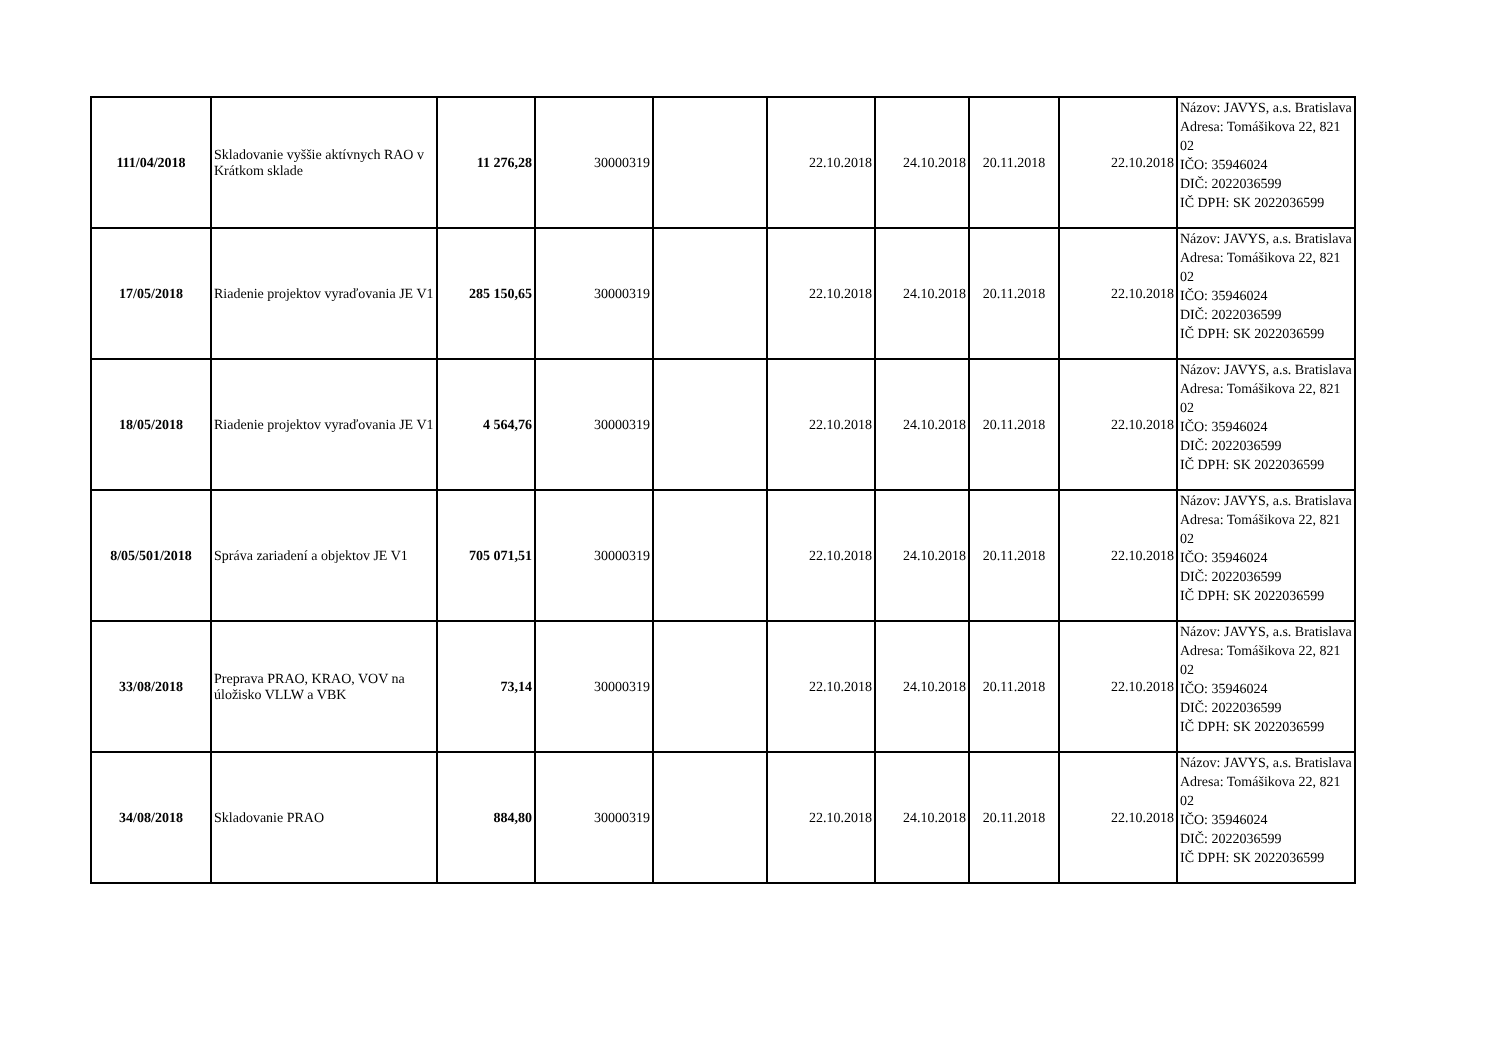| 111/04/2018 | Skladovanie vyššie aktívnych RAO v Krátkom sklade | 11 276,28 | 30000319 | | 22.10.2018 | 24.10.2018 | 20.11.2018 | 22.10.2018 | Názov: JAVYS, a.s. Bratislava Adresa: Tomášikova 22, 821 02 IČO: 35946024 DIČ: 2022036599 IČ DPH: SK 2022036599 |
| 17/05/2018 | Riadenie projektov vyraďovania JE V1 | 285 150,65 | 30000319 | | 22.10.2018 | 24.10.2018 | 20.11.2018 | 22.10.2018 | Názov: JAVYS, a.s. Bratislava Adresa: Tomášikova 22, 821 02 IČO: 35946024 DIČ: 2022036599 IČ DPH: SK 2022036599 |
| 18/05/2018 | Riadenie projektov vyraďovania JE V1 | 4 564,76 | 30000319 | | 22.10.2018 | 24.10.2018 | 20.11.2018 | 22.10.2018 | Názov: JAVYS, a.s. Bratislava Adresa: Tomášikova 22, 821 02 IČO: 35946024 DIČ: 2022036599 IČ DPH: SK 2022036599 |
| 8/05/501/2018 | Správa zariadení a objektov JE V1 | 705 071,51 | 30000319 | | 22.10.2018 | 24.10.2018 | 20.11.2018 | 22.10.2018 | Názov: JAVYS, a.s. Bratislava Adresa: Tomášikova 22, 821 02 IČO: 35946024 DIČ: 2022036599 IČ DPH: SK 2022036599 |
| 33/08/2018 | Preprava PRAO, KRAO, VOV na úložisko VLLW a VBK | 73,14 | 30000319 | | 22.10.2018 | 24.10.2018 | 20.11.2018 | 22.10.2018 | Názov: JAVYS, a.s. Bratislava Adresa: Tomášikova 22, 821 02 IČO: 35946024 DIČ: 2022036599 IČ DPH: SK 2022036599 |
| 34/08/2018 | Skladovanie PRAO | 884,80 | 30000319 | | 22.10.2018 | 24.10.2018 | 20.11.2018 | 22.10.2018 | Názov: JAVYS, a.s. Bratislava Adresa: Tomášikova 22, 821 02 IČO: 35946024 DIČ: 2022036599 IČ DPH: SK 2022036599 |